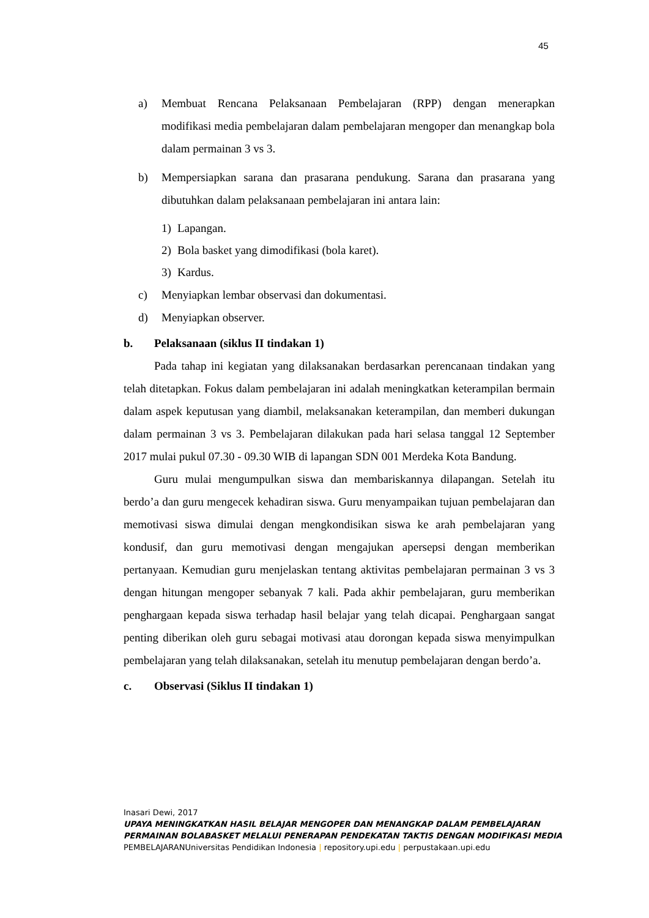45
a) Membuat Rencana Pelaksanaan Pembelajaran (RPP) dengan menerapkan modifikasi media pembelajaran dalam pembelajaran mengoper dan menangkap bola dalam permainan 3 vs 3.
b) Mempersiapkan sarana dan prasarana pendukung. Sarana dan prasarana yang dibutuhkan dalam pelaksanaan pembelajaran ini antara lain:
1) Lapangan.
2) Bola basket yang dimodifikasi (bola karet).
3) Kardus.
c) Menyiapkan lembar observasi dan dokumentasi.
d) Menyiapkan observer.
b. Pelaksanaan (siklus II tindakan 1)
Pada tahap ini kegiatan yang dilaksanakan berdasarkan perencanaan tindakan yang telah ditetapkan. Fokus dalam pembelajaran ini adalah meningkatkan keterampilan bermain dalam aspek keputusan yang diambil, melaksanakan keterampilan, dan memberi dukungan dalam permainan 3 vs 3. Pembelajaran dilakukan pada hari selasa tanggal 12 September 2017 mulai pukul 07.30 - 09.30 WIB di lapangan SDN 001 Merdeka Kota Bandung.
Guru mulai mengumpulkan siswa dan membariskannya dilapangan. Setelah itu berdo’a dan guru mengecek kehadiran siswa. Guru menyampaikan tujuan pembelajaran dan memotivasi siswa dimulai dengan mengkondisikan siswa ke arah pembelajaran yang kondusif, dan guru memotivasi dengan mengajukan apersepsi dengan memberikan pertanyaan. Kemudian guru menjelaskan tentang aktivitas pembelajaran permainan 3 vs 3 dengan hitungan mengoper sebanyak 7 kali. Pada akhir pembelajaran, guru memberikan penghargaan kepada siswa terhadap hasil belajar yang telah dicapai. Penghargaan sangat penting diberikan oleh guru sebagai motivasi atau dorongan kepada siswa menyimpulkan pembelajaran yang telah dilaksanakan, setelah itu menutup pembelajaran dengan berdo’a.
c. Observasi (Siklus II tindakan 1)
Inasari Dewi, 2017
UPAYA MENINGKATKAN HASIL BELAJAR MENGOPER DAN MENANGKAP DALAM PEMBELAJARAN PERMAINAN BOLABASKET MELALUI PENERAPAN PENDEKATAN TAKTIS DENGAN MODIFIKASI MEDIA PEMBELAJARANUniversitas Pendidikan Indonesia | repository.upi.edu | perpustakaan.upi.edu